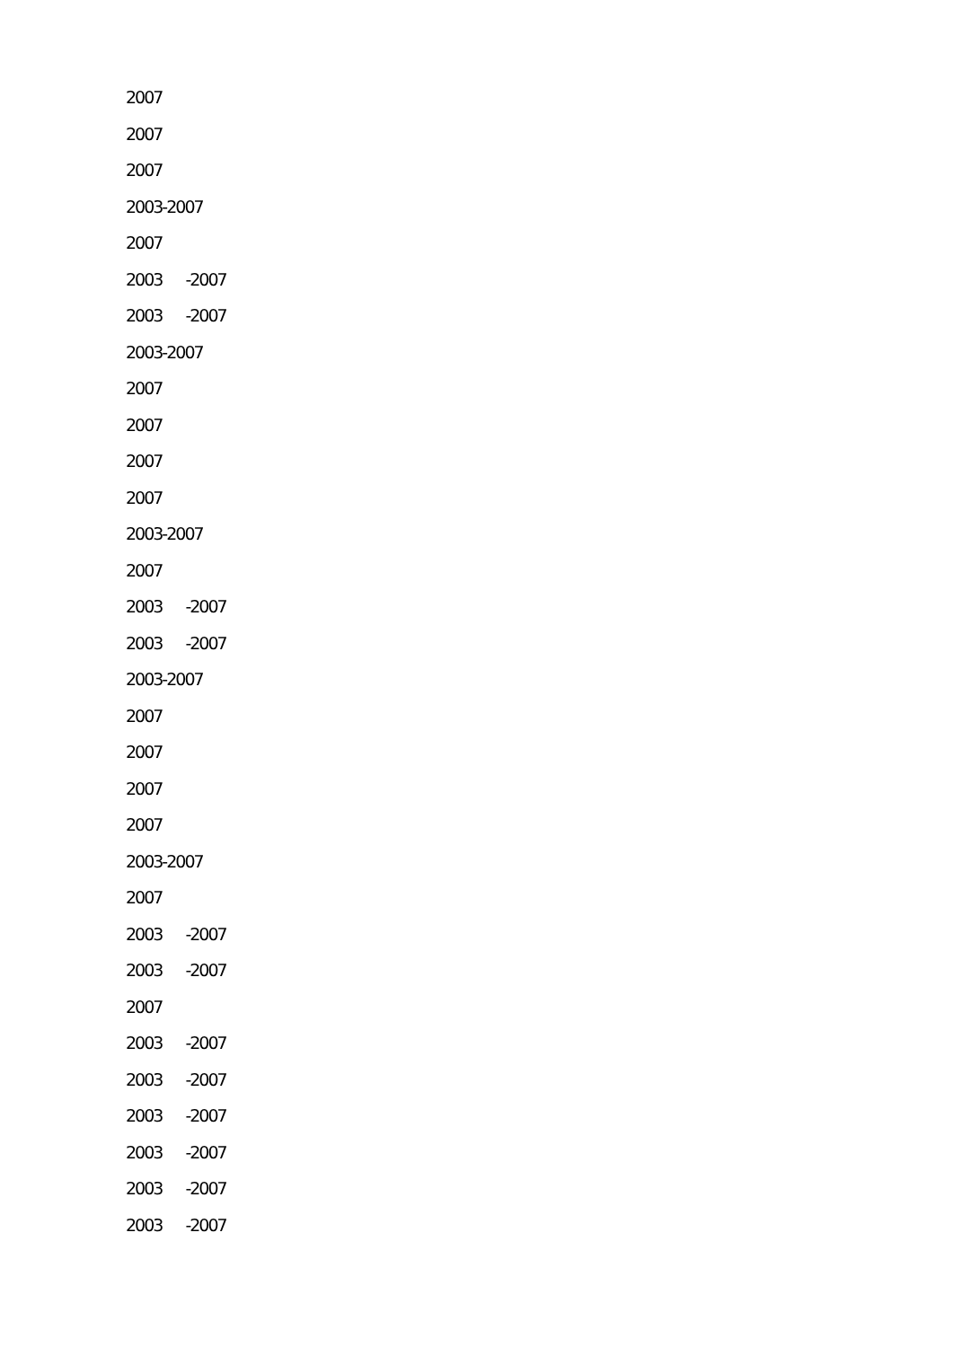2007
2007
2007
2003-2007
2007
2003 -2007
2003 -2007
2003-2007
2007
2007
2007
2007
2003-2007
2007
2003 -2007
2003 -2007
2003-2007
2007
2007
2007
2007
2003-2007
2007
2003 -2007
2003 -2007
2007
2003 -2007
2003 -2007
2003 -2007
2003 -2007
2003 -2007
2003 -2007